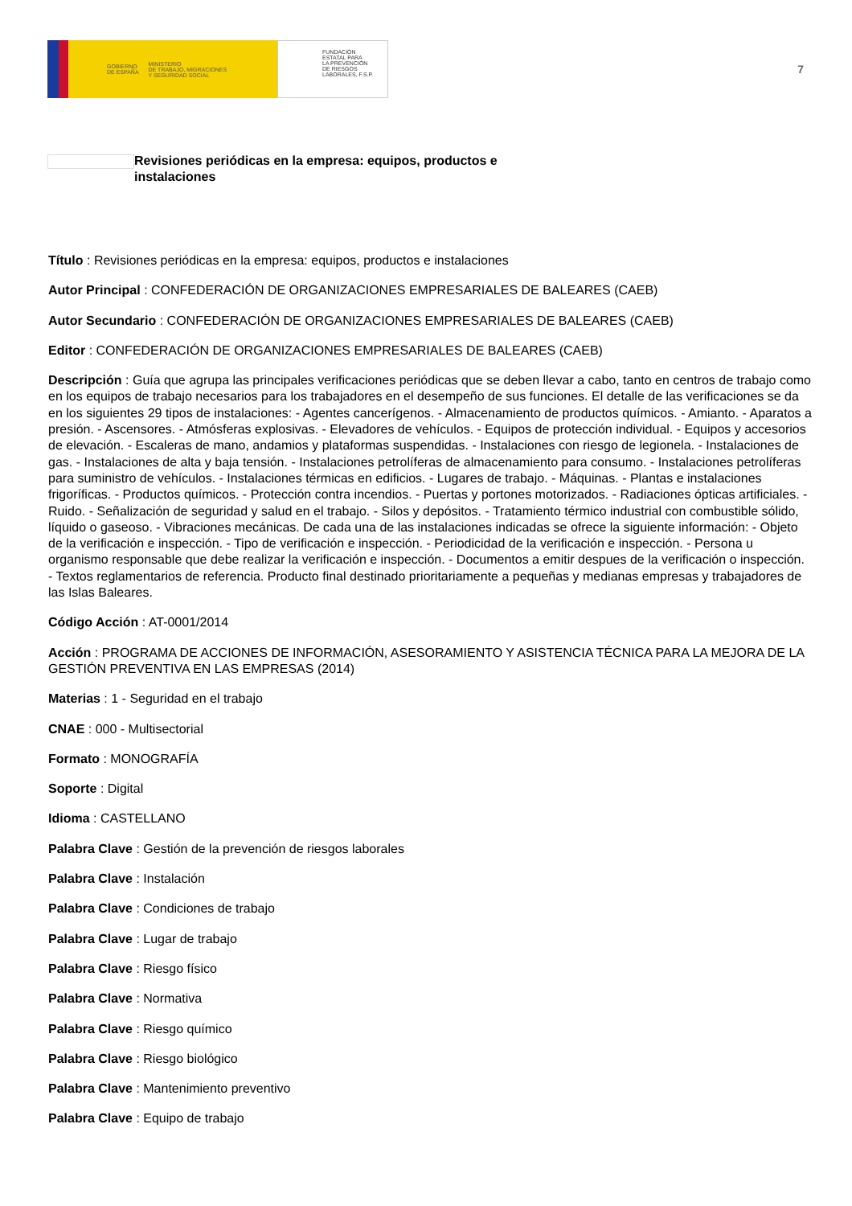GOBIERNO
DE ESPAÑA MINISTERIO
DE TRABAJO, MIGRACIONES
Y SEGURIDAD SOCIAL
FUNDACIÓN
ESTATAL PARA
LA PREVENCIÓN
DE RIESGOS
LABORALES, F.S.P.
7
Revisiones periódicas en la empresa: equipos, productos e instalaciones
Título : Revisiones periódicas en la empresa: equipos, productos e instalaciones
Autor Principal : CONFEDERACIÓN DE ORGANIZACIONES EMPRESARIALES DE BALEARES (CAEB)
Autor Secundario : CONFEDERACIÓN DE ORGANIZACIONES EMPRESARIALES DE BALEARES (CAEB)
Editor : CONFEDERACIÓN DE ORGANIZACIONES EMPRESARIALES DE BALEARES (CAEB)
Descripción : Guía que agrupa las principales verificaciones periódicas que se deben llevar a cabo, tanto en centros de trabajo como en los equipos de trabajo necesarios para los trabajadores en el desempeño de sus funciones. El detalle de las verificaciones se da en los siguientes 29 tipos de instalaciones: - Agentes cancerígenos. - Almacenamiento de productos químicos. - Amianto. - Aparatos a presión. - Ascensores. - Atmósferas explosivas. - Elevadores de vehículos. - Equipos de protección individual. - Equipos y accesorios de elevación. - Escaleras de mano, andamios y plataformas suspendidas. - Instalaciones con riesgo de legionela. - Instalaciones de gas. - Instalaciones de alta y baja tensión. - Instalaciones petrolíferas de almacenamiento para consumo. - Instalaciones petrolíferas para suministro de vehículos. - Instalaciones térmicas en edificios. - Lugares de trabajo. - Máquinas. - Plantas e instalaciones frigoríficas. - Productos químicos. - Protección contra incendios. - Puertas y portones motorizados. - Radiaciones ópticas artificiales. - Ruido. - Señalización de seguridad y salud en el trabajo. - Silos y depósitos. - Tratamiento térmico industrial con combustible sólido, líquido o gaseoso. - Vibraciones mecánicas. De cada una de las instalaciones indicadas se ofrece la siguiente información: - Objeto de la verificación e inspección. - Tipo de verificación e inspección. - Periodicidad de la verificación e inspección. - Persona u organismo responsable que debe realizar la verificación e inspección. - Documentos a emitir despues de la verificación o inspección. - Textos reglamentarios de referencia. Producto final destinado prioritariamente a pequeñas y medianas empresas y trabajadores de las Islas Baleares.
Código Acción : AT-0001/2014
Acción : PROGRAMA DE ACCIONES DE INFORMACIÓN, ASESORAMIENTO Y ASISTENCIA TÉCNICA PARA LA MEJORA DE LA GESTIÓN PREVENTIVA EN LAS EMPRESAS (2014)
Materias : 1 - Seguridad en el trabajo
CNAE : 000 - Multisectorial
Formato : MONOGRAFÍA
Soporte : Digital
Idioma : CASTELLANO
Palabra Clave : Gestión de la prevención de riesgos laborales
Palabra Clave : Instalación
Palabra Clave : Condiciones de trabajo
Palabra Clave : Lugar de trabajo
Palabra Clave : Riesgo físico
Palabra Clave : Normativa
Palabra Clave : Riesgo químico
Palabra Clave : Riesgo biológico
Palabra Clave : Mantenimiento preventivo
Palabra Clave : Equipo de trabajo